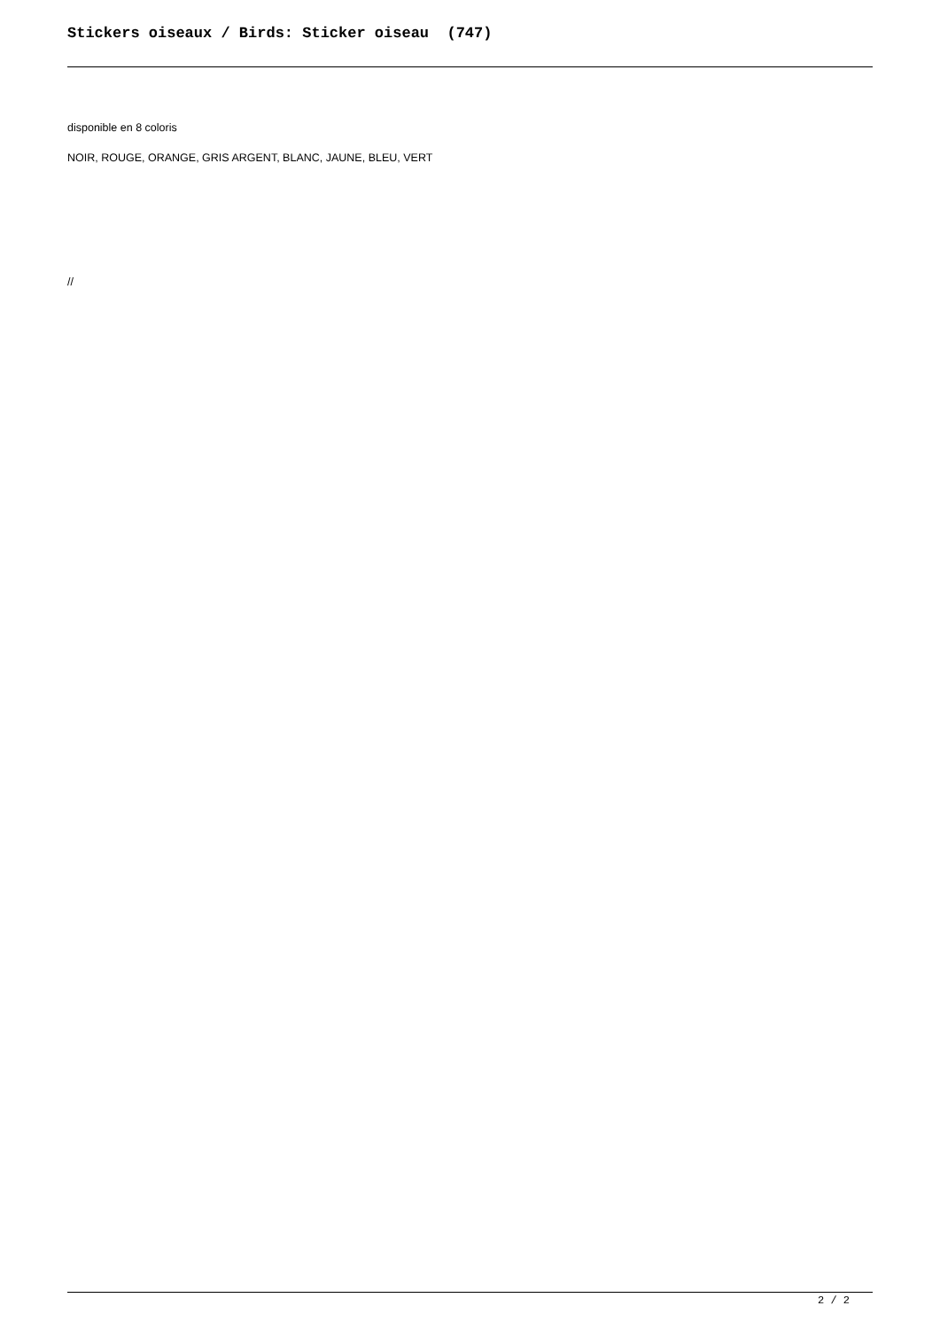Stickers oiseaux / Birds: Sticker oiseau (747)
disponible en 8 coloris
NOIR, ROUGE, ORANGE, GRIS ARGENT, BLANC, JAUNE, BLEU, VERT
//
2 / 2